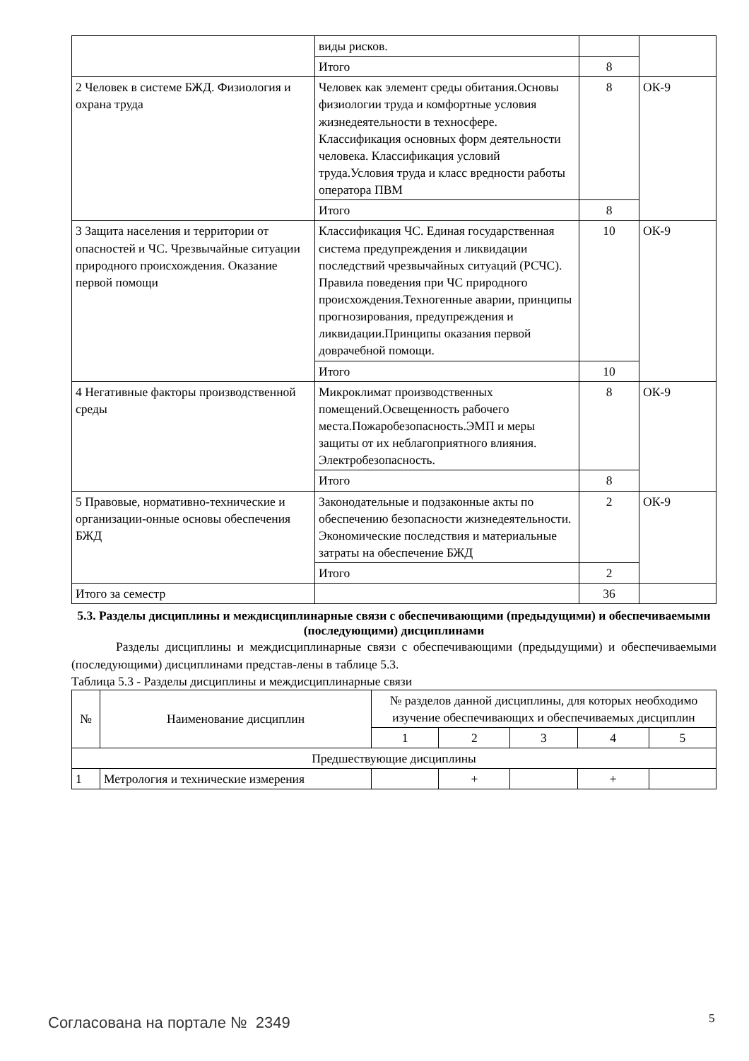| | виды рисков. | | |
| | Итого | 8 | |
| 2 Человек в системе БЖД. Физиология и охрана труда | Человек как элемент среды обитания.Основы физиологии труда и комфортные условия жизнедеятельности в техносфере. Классификация основных форм деятельности человека. Классификация условий труда.Условия труда и класс вредности работы оператора ПВМ | 8 | ОК-9 |
| | Итого | 8 | |
| 3 Защита населения и территории от опасностей и ЧС. Чрезвычайные ситуации природного происхождения. Оказание первой помощи | Классификация ЧС. Единая государственная система предупреждения и ликвидации последствий чрезвычайных ситуаций (РСЧС). Правила поведения при ЧС природного происхождения.Техногенные аварии, принципы прогнозирования, предупреждения и ликвидации.Принципы оказания первой доврачебной помощи. | 10 | ОК-9 |
| | Итого | 10 | |
| 4 Негативные факторы производственной среды | Микроклимат производственных помещений.Освещенность рабочего места.Пожаробезопасность.ЭМП и меры защиты от их неблагоприятного влияния. Электробезопасность. | 8 | ОК-9 |
| | Итого | 8 | |
| 5 Правовые, нормативно-технические и организации-онные основы обеспечения БЖД | Законодательные и подзаконные акты по обеспечению безопасности жизнедеятельности. Экономические последствия и материальные затраты на обеспечение БЖД | 2 | ОК-9 |
| | Итого | 2 | |
| Итого за семестр | | 36 | |
5.3. Разделы дисциплины и междисциплинарные связи с обеспечивающими (предыдущими) и обеспечиваемыми (последующими) дисциплинами
Разделы дисциплины и междисциплинарные связи с обеспечивающими (предыдущими) и обеспечиваемыми (последующими) дисциплинами представ-лены в таблице 5.3.
Таблица 5.3 - Разделы дисциплины и междисциплинарные связи
| № | Наименование дисциплин | № разделов данной дисциплины, для которых необходимо изучение обеспечивающих и обеспечиваемых дисциплин | | | | |
| --- | --- | --- | --- | --- | --- | --- |
| | | 1 | 2 | 3 | 4 | 5 |
| Предшествующие дисциплины | | | | | | |
| 1 | Метрология и технические измерения | | + | | + | |
Согласована на портале № 2349 5